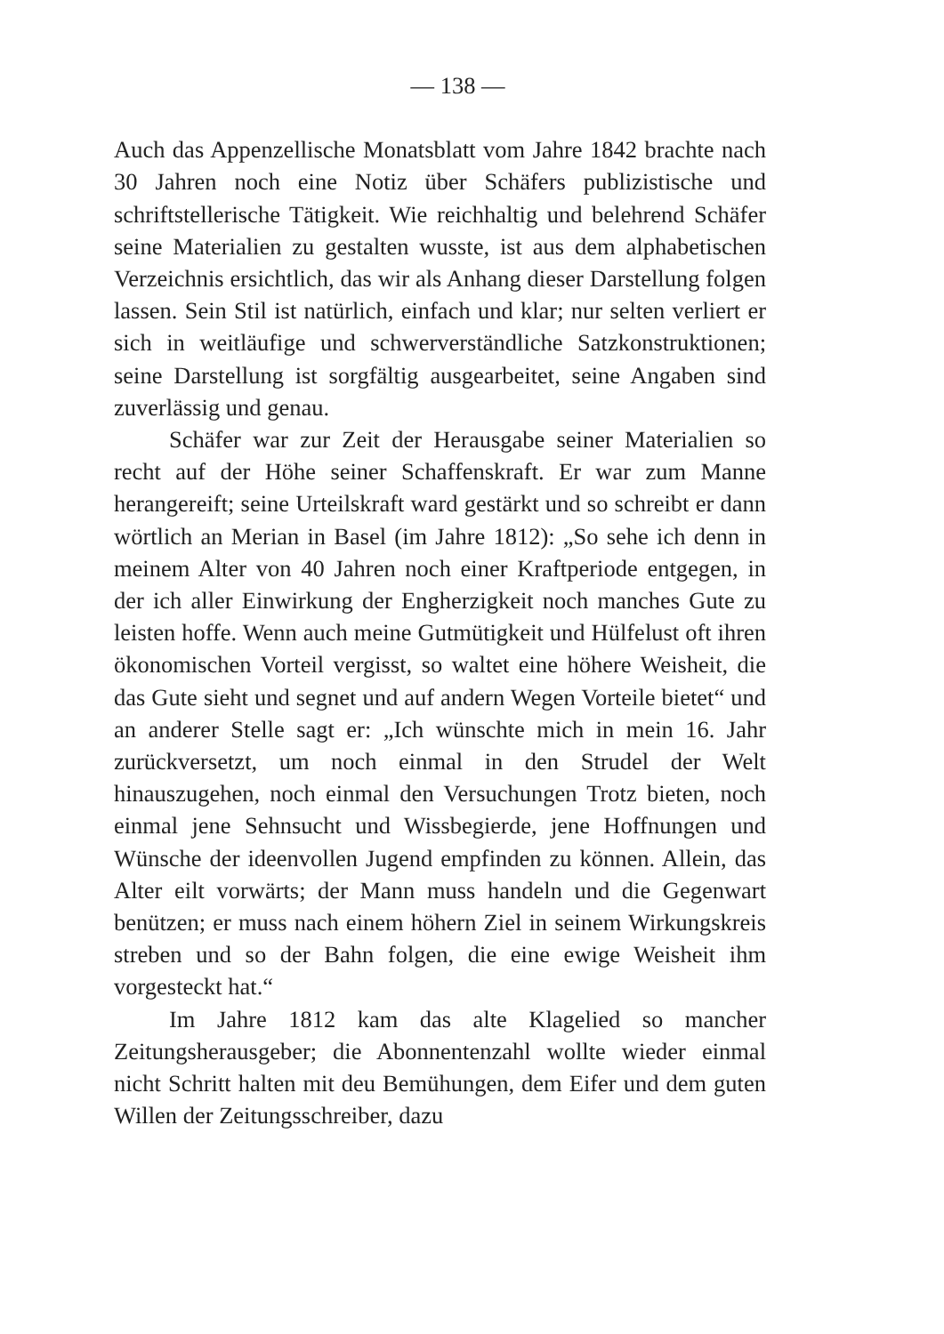— 138 —
Auch das Appenzellische Monatsblatt vom Jahre 1842 brachte nach 30 Jahren noch eine Notiz über Schäfers publizistische und schriftstellerische Tätigkeit. Wie reichhaltig und belehrend Schäfer seine Materialien zu gestalten wusste, ist aus dem alphabetischen Verzeichnis ersichtlich, das wir als Anhang dieser Darstellung folgen lassen. Sein Stil ist natürlich, einfach und klar; nur selten verliert er sich in weitläufige und schwerverständliche Satzkonstruktionen; seine Darstellung ist sorgfältig ausgearbeitet, seine Angaben sind zuverlässig und genau.
Schäfer war zur Zeit der Herausgabe seiner Materialien so recht auf der Höhe seiner Schaffenskraft. Er war zum Manne herangereift; seine Urteilskraft ward gestärkt und so schreibt er dann wörtlich an Merian in Basel (im Jahre 1812): „So sehe ich denn in meinem Alter von 40 Jahren noch einer Kraftperiode entgegen, in der ich aller Einwirkung der Engherzigkeit noch manches Gute zu leisten hoffe. Wenn auch meine Gutmütigkeit und Hülfelust oft ihren ökonomischen Vorteil vergisst, so waltet eine höhere Weisheit, die das Gute sieht und segnet und auf andern Wegen Vorteile bietet“ und an anderer Stelle sagt er: „Ich wünschte mich in mein 16. Jahr zurückversetzt, um noch einmal in den Strudel der Welt hinauszugehen, noch einmal den Versuchungen Trotz bieten, noch einmal jene Sehnsucht und Wissbegierde, jene Hoffnungen und Wünsche der ideenvollen Jugend empfinden zu können. Allein, das Alter eilt vorwärts; der Mann muss handeln und die Gegenwart benützen; er muss nach einem höhern Ziel in seinem Wirkungskreis streben und so der Bahn folgen, die eine ewige Weisheit ihm vorgesteckt hat.“
Im Jahre 1812 kam das alte Klagelied so mancher Zeitungsherausgeber; die Abonnentenzahl wollte wieder einmal nicht Schritt halten mit deu Bemühungen, dem Eifer und dem guten Willen der Zeitungsschreiber, dazu